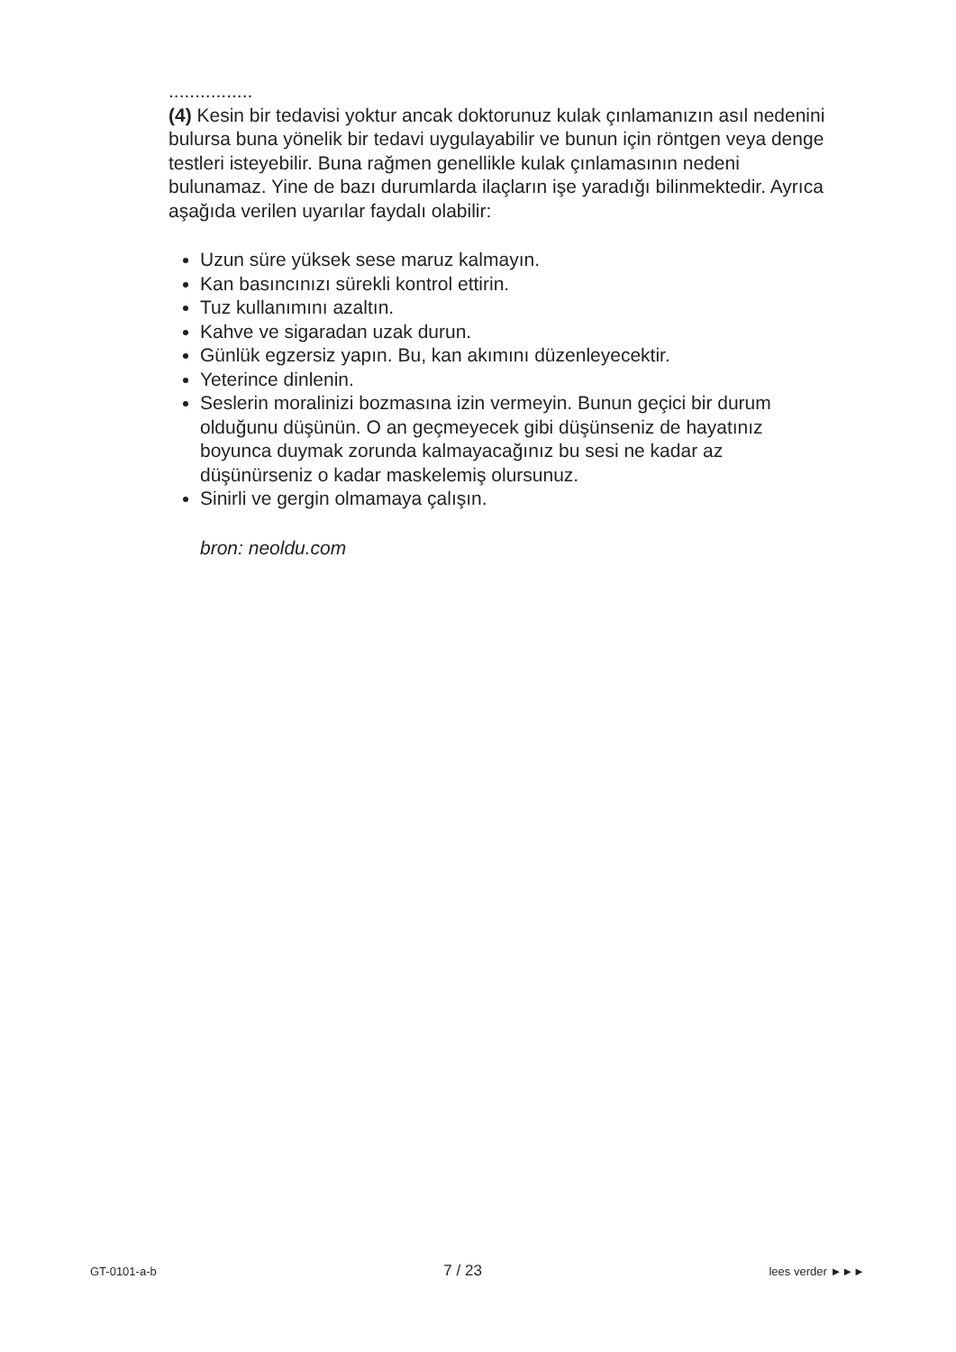................
(4) Kesin bir tedavisi yoktur ancak doktorunuz kulak çınlamanızın asıl nedenini bulursa buna yönelik bir tedavi uygulayabilir ve bunun için röntgen veya denge testleri isteyebilir. Buna rağmen genellikle kulak çınlamasının nedeni bulunamaz. Yine de bazı durumlarda ilaçların işe yaradığı bilinmektedir. Ayrıca aşağıda verilen uyarılar faydalı olabilir:
Uzun süre yüksek sese maruz kalmayın.
Kan basıncınızı sürekli kontrol ettirin.
Tuz kullanımını azaltın.
Kahve ve sigaradan uzak durun.
Günlük egzersiz yapın. Bu, kan akımını düzenleyecektir.
Yeterince dinlenin.
Seslerin moralinizi bozmasına izin vermeyin. Bunun geçici bir durum olduğunu düşünün. O an geçmeyecek gibi düşünseniz de hayatınız boyunca duymak zorunda kalmayacağınız bu sesi ne kadar az düşünürseniz o kadar maskelemiş olursunuz.
Sinirli ve gergin olmamaya çalışın.
bron: neoldu.com
GT-0101-a-b 7 / 23 lees verder ►►►